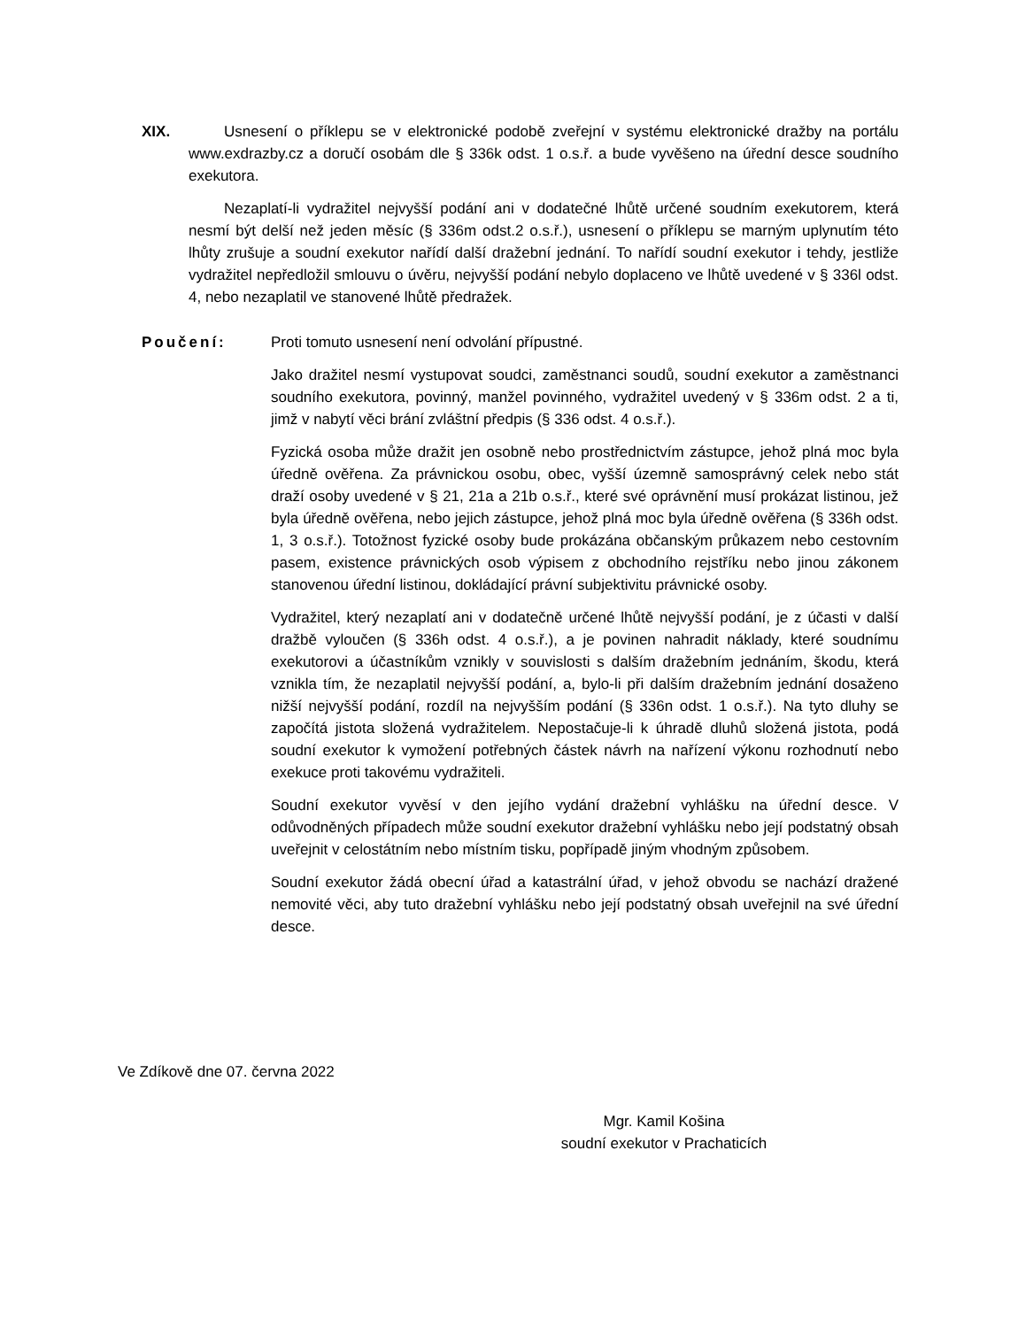XIX. Usnesení o příklepu se v elektronické podobě zveřejní v systému elektronické dražby na portálu www.exdrazby.cz a doručí osobám dle § 336k odst. 1 o.s.ř. a bude vyvěšeno na úřední desce soudního exekutora.
Nezaplatí-li vydražitel nejvyšší podání ani v dodatečné lhůtě určené soudním exekutorem, která nesmí být delší než jeden měsíc (§ 336m odst.2 o.s.ř.), usnesení o příklepu se marným uplynutím této lhůty zrušuje a soudní exekutor nařídí další dražební jednání. To nařídí soudní exekutor i tehdy, jestliže vydražitel nepředložil smlouvu o úvěru, nejvyšší podání nebylo doplaceno ve lhůtě uvedené v § 336l odst. 4, nebo nezaplatil ve stanovené lhůtě předražek.
Poučení: Proti tomuto usnesení není odvolání přípustné.
Jako dražitel nesmí vystupovat soudci, zaměstnanci soudů, soudní exekutor a zaměstnanci soudního exekutora, povinný, manžel povinného, vydražitel uvedený v § 336m odst. 2 a ti, jimž v nabytí věci brání zvláštní předpis (§ 336 odst. 4 o.s.ř.).
Fyzická osoba může dražit jen osobně nebo prostřednictvím zástupce, jehož plná moc byla úředně ověřena. Za právnickou osobu, obec, vyšší územně samosprávný celek nebo stát draží osoby uvedené v § 21, 21a a 21b o.s.ř., které své oprávnění musí prokázat listinou, jež byla úředně ověřena, nebo jejich zástupce, jehož plná moc byla úředně ověřena (§ 336h odst. 1, 3 o.s.ř.). Totožnost fyzické osoby bude prokázána občanským průkazem nebo cestovním pasem, existence právnických osob výpisem z obchodního rejstříku nebo jinou zákonem stanovenou úřední listinou, dokládající právní subjektivitu právnické osoby.
Vydražitel, který nezaplatí ani v dodatečně určené lhůtě nejvyšší podání, je z účasti v další dražbě vyloučen (§ 336h odst. 4 o.s.ř.), a je povinen nahradit náklady, které soudnímu exekutorovi a účastníkům vznikly v souvislosti s dalším dražebním jednáním, škodu, která vznikla tím, že nezaplatil nejvyšší podání, a, bylo-li při dalším dražebním jednání dosaženo nižší nejvyšší podání, rozdíl na nejvyšším podání (§ 336n odst. 1 o.s.ř.). Na tyto dluhy se započítá jistota složená vydražitelem. Nepostačuje-li k úhradě dluhů složená jistota, podá soudní exekutor k vymožení potřebných částek návrh na nařízení výkonu rozhodnutí nebo exekuce proti takovému vydražiteli.
Soudní exekutor vyvěsí v den jejího vydání dražební vyhlášku na úřední desce. V odůvodněných případech může soudní exekutor dražební vyhlášku nebo její podstatný obsah uveřejnit v celostátním nebo místním tisku, popřípadě jiným vhodným způsobem.
Soudní exekutor žádá obecní úřad a katastrální úřad, v jehož obvodu se nachází dražené nemovité věci, aby tuto dražební vyhlášku nebo její podstatný obsah uveřejnil na své úřední desce.
Ve Zdíkově dne 07. června 2022
Mgr. Kamil Košina
soudní exekutor v Prachaticích